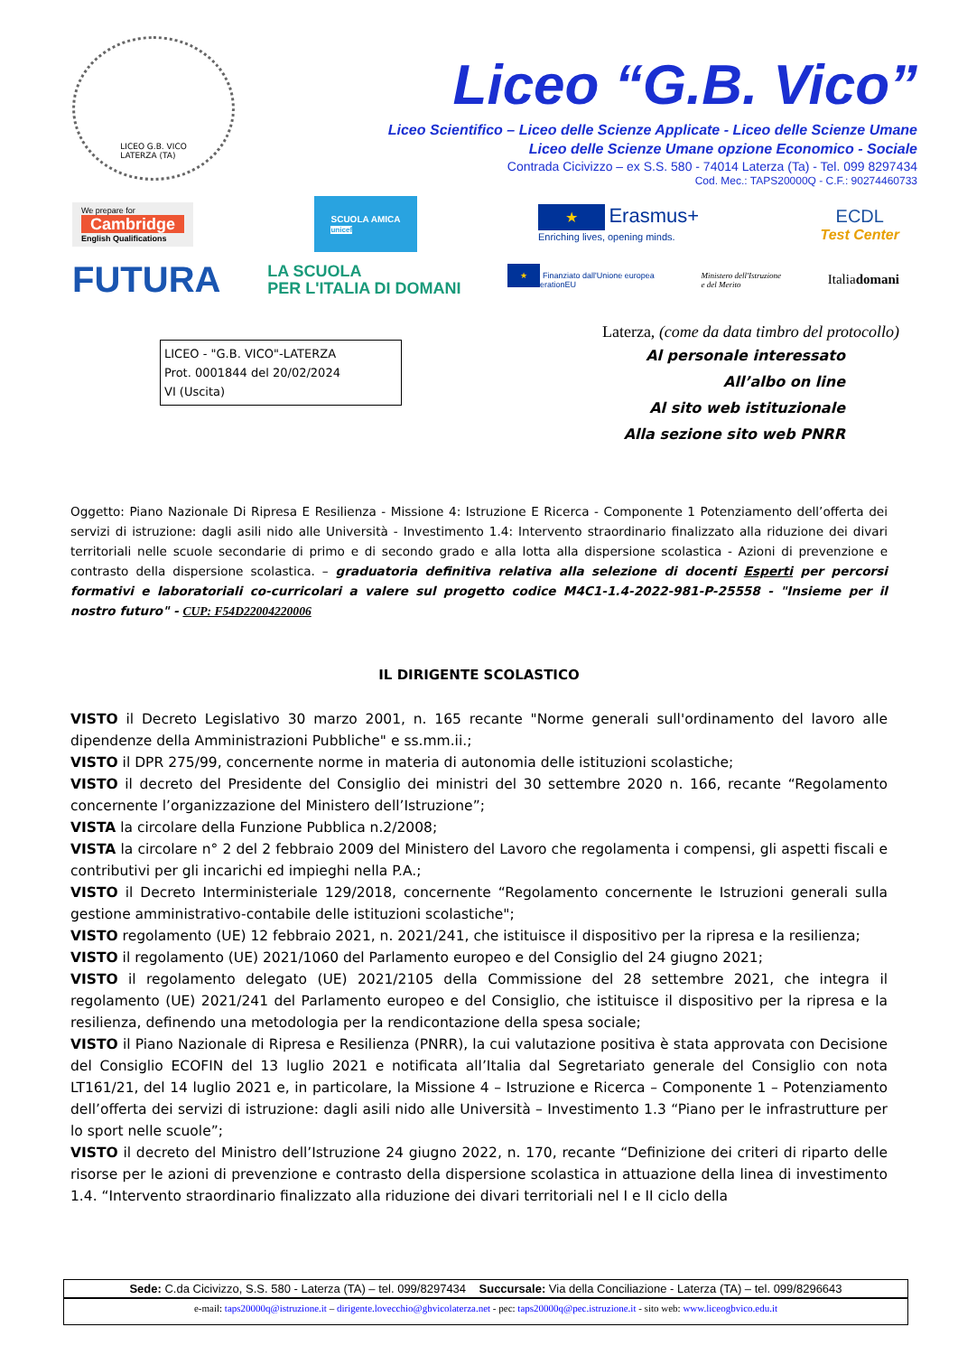LICEO G.B. VICO
LATERZA (TA)
Liceo “G.B. Vico”
Liceo Scientifico – Liceo delle Scienze Applicate - Liceo delle Scienze Umane
Liceo delle Scienze Umane opzione Economico - Sociale
Contrada Cicivizzo – ex S.S. 580 - 74014 Laterza (Ta) - Tel. 099 8297434
Cod. Mec.: TAPS20000Q - C.F.: 90274460733
We prepare for
Cambridge
English Qualifications
SCUOLA AMICA
unicef
★ Erasmus+
Enriching lives, opening minds.
ECDL
Test Center
FUTURA
LA SCUOLA
PER L'ITALIA DI DOMANI
★ Finanziato dall'Unione europea
NextGenerationEU
Ministero dell'Istruzione
e del Merito
Italiadomani
Laterza, (come da data timbro del protocollo)
LICEO - "G.B. VICO"-LATERZA
Prot. 0001844 del 20/02/2024
VI (Uscita)
Al personale interessato
All’albo on line
Al sito web istituzionale
Alla sezione sito web PNRR
Oggetto: Piano Nazionale Di Ripresa E Resilienza - Missione 4: Istruzione E Ricerca - Componente 1 Potenziamento dell’offerta dei servizi di istruzione: dagli asili nido alle Università - Investimento 1.4: Intervento straordinario finalizzato alla riduzione dei divari territoriali nelle scuole secondarie di primo e di secondo grado e alla lotta alla dispersione scolastica - Azioni di prevenzione e contrasto della dispersione scolastica. – graduatoria definitiva relativa alla selezione di docenti Esperti per percorsi formativi e laboratoriali co-curricolari a valere sul progetto codice M4C1-1.4-2022-981-P-25558 - "Insieme per il nostro futuro" - CUP: F54D22004220006
IL DIRIGENTE SCOLASTICO
VISTO il Decreto Legislativo 30 marzo 2001, n. 165 recante "Norme generali sull'ordinamento del lavoro alle dipendenze della Amministrazioni Pubbliche" e ss.mm.ii.;
VISTO il DPR 275/99, concernente norme in materia di autonomia delle istituzioni scolastiche;
VISTO il decreto del Presidente del Consiglio dei ministri del 30 settembre 2020 n. 166, recante “Regolamento concernente l’organizzazione del Ministero dell’Istruzione”;
VISTA la circolare della Funzione Pubblica n.2/2008;
VISTA la circolare n° 2 del 2 febbraio 2009 del Ministero del Lavoro che regolamenta i compensi, gli aspetti fiscali e contributivi per gli incarichi ed impieghi nella P.A.;
VISTO il Decreto Interministeriale 129/2018, concernente “Regolamento concernente le Istruzioni generali sulla gestione amministrativo-contabile delle istituzioni scolastiche";
VISTO regolamento (UE) 12 febbraio 2021, n. 2021/241, che istituisce il dispositivo per la ripresa e la resilienza;
VISTO il regolamento (UE) 2021/1060 del Parlamento europeo e del Consiglio del 24 giugno 2021;
VISTO il regolamento delegato (UE) 2021/2105 della Commissione del 28 settembre 2021, che integra il regolamento (UE) 2021/241 del Parlamento europeo e del Consiglio, che istituisce il dispositivo per la ripresa e la resilienza, definendo una metodologia per la rendicontazione della spesa sociale;
VISTO il Piano Nazionale di Ripresa e Resilienza (PNRR), la cui valutazione positiva è stata approvata con Decisione del Consiglio ECOFIN del 13 luglio 2021 e notificata all’Italia dal Segretariato generale del Consiglio con nota LT161/21, del 14 luglio 2021 e, in particolare, la Missione 4 – Istruzione e Ricerca – Componente 1 – Potenziamento dell’offerta dei servizi di istruzione: dagli asili nido alle Università – Investimento 1.3 “Piano per le infrastrutture per lo sport nelle scuole”;
VISTO il decreto del Ministro dell’Istruzione 24 giugno 2022, n. 170, recante “Definizione dei criteri di riparto delle risorse per le azioni di prevenzione e contrasto della dispersione scolastica in attuazione della linea di investimento 1.4. “Intervento straordinario finalizzato alla riduzione dei divari territoriali nel I e II ciclo della
Sede: C.da Cicivizzo, S.S. 580 - Laterza (TA) – tel. 099/8297434 Succursale: Via della Conciliazione - Laterza (TA) – tel. 099/8296643
e-mail: taps20000q@istruzione.it – dirigente.lovecchio@gbvicolaterza.net - pec: taps20000q@pec.istruzione.it - sito web: www.liceogbvico.edu.it